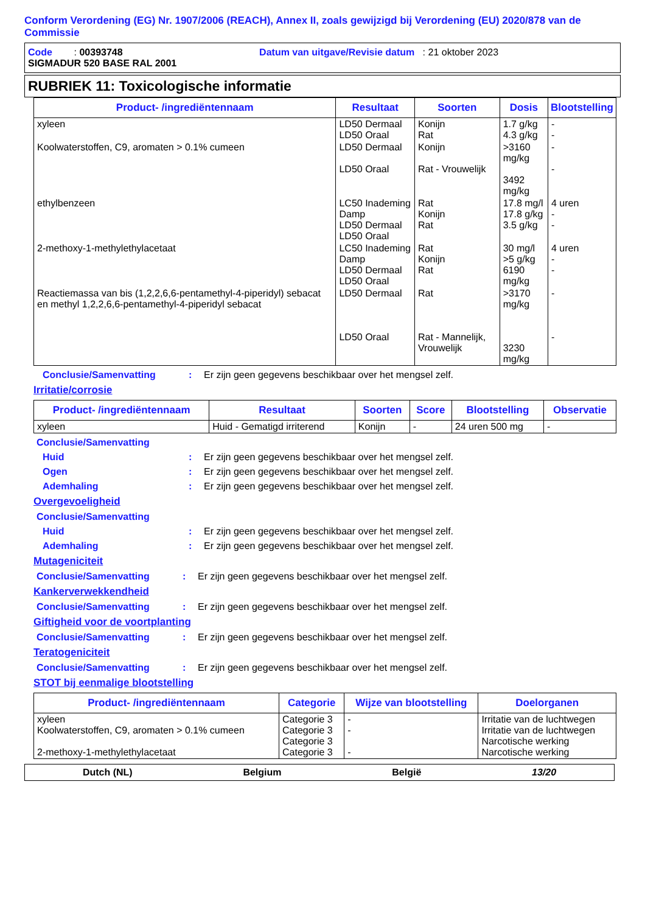Conform Verordening (EG) Nr. 1907/2006 (REACH), Annex II, zoals gewijzigd bij Verordening (EU) 2020/878 van de Commissie
Code : 00393748 Datum van uitgave/Revisie datum : 21 oktober 2023
SIGMADUR 520 BASE RAL 2001
RUBRIEK 11: Toxicologische informatie
| Product- /ingrediëntennaam | Resultaat | Soorten | Dosis | Blootstelling |
| --- | --- | --- | --- | --- |
| xyleen | LD50 Dermaal LD50 Oraal | Konijn Rat | 1.7 g/kg 4.3 g/kg | - - |
| Koolwaterstoffen, C9, aromaten > 0.1% cumeen | LD50 Dermaal LD50 Oraal | Konijn Rat - Vrouwelijk | >3160 mg/kg 3492 mg/kg | - - |
| ethylbenzeen | LC50 Inademing Damp LD50 Dermaal LD50 Oraal | Rat Konijn Rat | 17.8 mg/l 17.8 g/kg 3.5 g/kg | 4 uren - - |
| 2-methoxy-1-methylethylacetaat | LC50 Inademing Damp LD50 Dermaal LD50 Oraal | Rat Konijn Rat | 30 mg/l >5 g/kg 6190 mg/kg | 4 uren - - |
| Reactiemassa van bis (1,2,2,6,6-pentamethyl-4-piperidyl) sebacat en methyl 1,2,2,6,6-pentamethyl-4-piperidyl sebacat | LD50 Dermaal LD50 Oraal | Rat Rat - Mannelijk, Vrouwelijk | >3170 mg/kg 3230 mg/kg | - - |
Conclusie/Samenvatting: Er zijn geen gegevens beschikbaar over het mengsel zelf.
Irritatie/corrosie
| Product- /ingrediëntennaam | Resultaat | Soorten | Score | Blootstelling | Observatie |
| --- | --- | --- | --- | --- | --- |
| xyleen | Huid - Gematigd irriterend | Konijn | - | 24 uren 500 mg | - |
Conclusie/Samenvatting
Huid: Er zijn geen gegevens beschikbaar over het mengsel zelf.
Ogen: Er zijn geen gegevens beschikbaar over het mengsel zelf.
Ademhaling: Er zijn geen gegevens beschikbaar over het mengsel zelf.
Overgevoeligheid
Conclusie/Samenvatting
Huid: Er zijn geen gegevens beschikbaar over het mengsel zelf.
Ademhaling: Er zijn geen gegevens beschikbaar over het mengsel zelf.
Mutageniciteit
Conclusie/Samenvatting: Er zijn geen gegevens beschikbaar over het mengsel zelf.
Kankerverwekkendheid
Conclusie/Samenvatting: Er zijn geen gegevens beschikbaar over het mengsel zelf.
Giftigheid voor de voortplanting
Conclusie/Samenvatting: Er zijn geen gegevens beschikbaar over het mengsel zelf.
Teratogeniciteit
Conclusie/Samenvatting: Er zijn geen gegevens beschikbaar over het mengsel zelf.
STOT bij eenmalige blootstelling
| Product- /ingrediëntennaam | Categorie | Wijze van blootstelling | Doelorganen |
| --- | --- | --- | --- |
| xyleen Koolwaterstoffen, C9, aromaten > 0.1% cumeen 2-methoxy-1-methylethylacetaat | Categorie 3 Categorie 3 Categorie 3 Categorie 3 | - - - | Irritatie van de luchtwegen Irritatie van de luchtwegen Narcotische werking Narcotische werking |
Dutch (NL) Belgium België 13/20